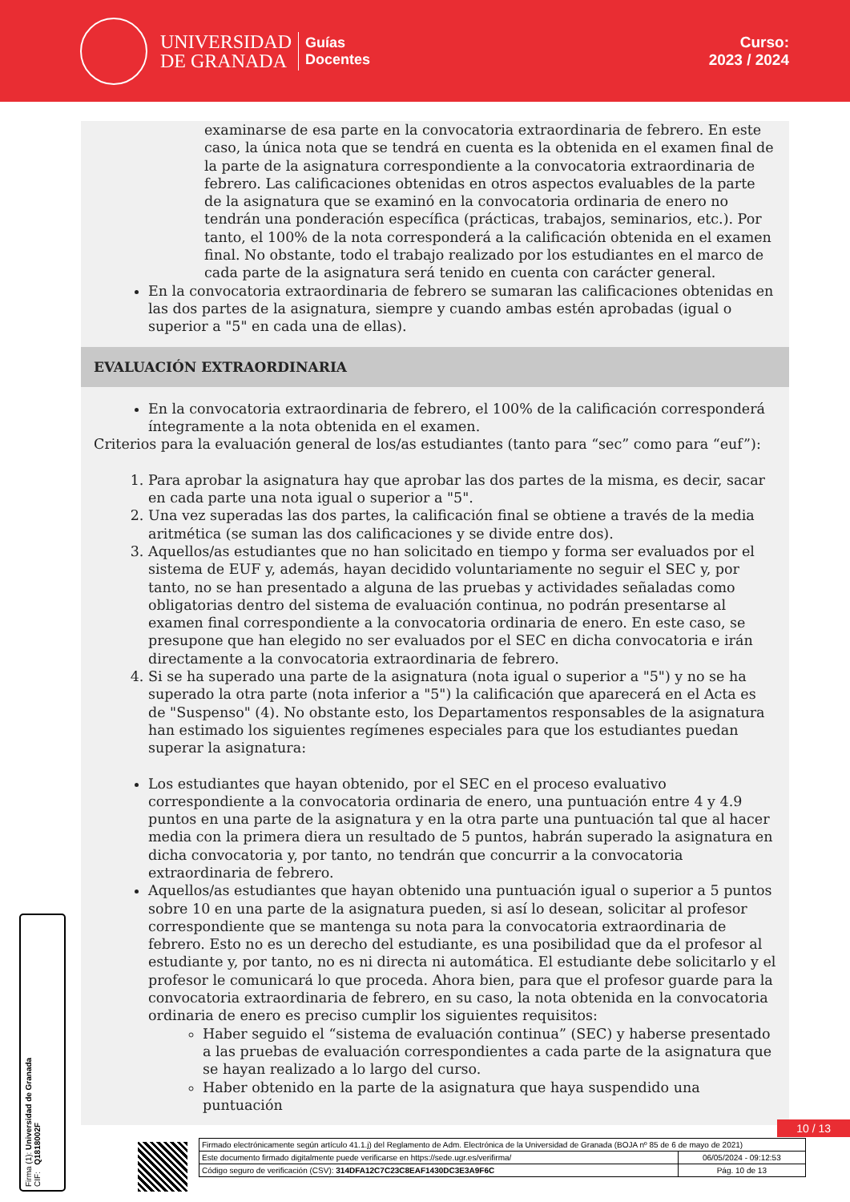UNIVERSIDAD
DE GRANADA
Guías
Docentes
Curso:
2023 / 2024
examinarse de esa parte en la convocatoria extraordinaria de febrero. En este caso, la única nota que se tendrá en cuenta es la obtenida en el examen final de la parte de la asignatura correspondiente a la convocatoria extraordinaria de febrero. Las calificaciones obtenidas en otros aspectos evaluables de la parte de la asignatura que se examinó en la convocatoria ordinaria de enero no tendrán una ponderación específica (prácticas, trabajos, seminarios, etc.). Por tanto, el 100% de la nota corresponderá a la calificación obtenida en el examen final. No obstante, todo el trabajo realizado por los estudiantes en el marco de cada parte de la asignatura será tenido en cuenta con carácter general.
En la convocatoria extraordinaria de febrero se sumaran las calificaciones obtenidas en las dos partes de la asignatura, siempre y cuando ambas estén aprobadas (igual o superior a "5" en cada una de ellas).
EVALUACIÓN EXTRAORDINARIA
En la convocatoria extraordinaria de febrero, el 100% de la calificación corresponderá íntegramente a la nota obtenida en el examen.
Criterios para la evaluación general de los/as estudiantes (tanto para “sec” como para “euf”):
1. Para aprobar la asignatura hay que aprobar las dos partes de la misma, es decir, sacar en cada parte una nota igual o superior a "5".
2. Una vez superadas las dos partes, la calificación final se obtiene a través de la media aritmética (se suman las dos calificaciones y se divide entre dos).
3. Aquellos/as estudiantes que no han solicitado en tiempo y forma ser evaluados por el sistema de EUF y, además, hayan decidido voluntariamente no seguir el SEC y, por tanto, no se han presentado a alguna de las pruebas y actividades señaladas como obligatorias dentro del sistema de evaluación continua, no podrán presentarse al examen final correspondiente a la convocatoria ordinaria de enero. En este caso, se presupone que han elegido no ser evaluados por el SEC en dicha convocatoria e irán directamente a la convocatoria extraordinaria de febrero.
4. Si se ha superado una parte de la asignatura (nota igual o superior a "5") y no se ha superado la otra parte (nota inferior a "5") la calificación que aparecerá en el Acta es de "Suspenso" (4). No obstante esto, los Departamentos responsables de la asignatura han estimado los siguientes regímenes especiales para que los estudiantes puedan superar la asignatura:
Los estudiantes que hayan obtenido, por el SEC en el proceso evaluativo correspondiente a la convocatoria ordinaria de enero, una puntuación entre 4 y 4.9 puntos en una parte de la asignatura y en la otra parte una puntuación tal que al hacer media con la primera diera un resultado de 5 puntos, habrán superado la asignatura en dicha convocatoria y, por tanto, no tendrán que concurrir a la convocatoria extraordinaria de febrero.
Aquellos/as estudiantes que hayan obtenido una puntuación igual o superior a 5 puntos sobre 10 en una parte de la asignatura pueden, si así lo desean, solicitar al profesor correspondiente que se mantenga su nota para la convocatoria extraordinaria de febrero. Esto no es un derecho del estudiante, es una posibilidad que da el profesor al estudiante y, por tanto, no es ni directa ni automática. El estudiante debe solicitarlo y el profesor le comunicará lo que proceda. Ahora bien, para que el profesor guarde para la convocatoria extraordinaria de febrero, en su caso, la nota obtenida en la convocatoria ordinaria de enero es preciso cumplir los siguientes requisitos:
Haber seguido el “sistema de evaluación continua” (SEC) y haberse presentado a las pruebas de evaluación correspondientes a cada parte de la asignatura que se hayan realizado a lo largo del curso.
Haber obtenido en la parte de la asignatura que haya suspendido una puntuación
Firma (1): Universidad de Granada
CIF: Q1818002F
10 / 13
| Firmado electrónicamente según artículo 41.1.j) del Reglamento de Adm. Electrónica de la Universidad de Granada (BOJA nº 85 de 6 de mayo de 2021) | |
| Este documento firmado digitalmente puede verificarse en https://sede.ugr.es/verifirma/ | 06/05/2024 - 09:12:53 |
| Código seguro de verificación (CSV): 314DFA12C7C23C8EAF1430DC3E3A9F6C | Pág. 10 de 13 |